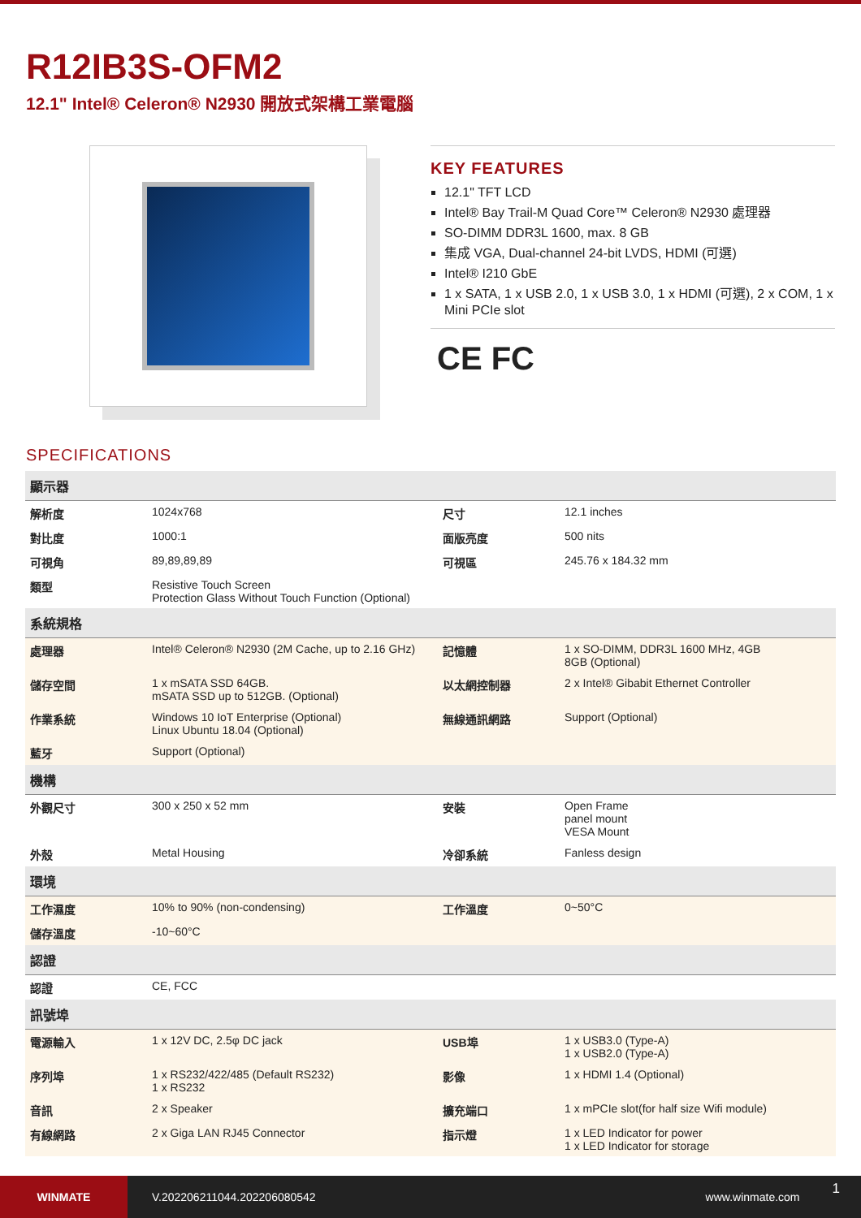R12IB3S-OFM2
12.1" Intel® Celeron® N2930 開放式架構工業電腦
KEY FEATURES
12.1" TFT LCD
Intel® Bay Trail-M Quad Core™ Celeron® N2930 處理器
SO-DIMM DDR3L 1600, max. 8 GB
集成 VGA, Dual-channel 24-bit LVDS, HDMI (可選)
Intel® I210 GbE
1 x SATA, 1 x USB 2.0, 1 x USB 3.0, 1 x HDMI (可選), 2 x COM, 1 x Mini PCIe slot
CE FC
SPECIFICATIONS
| 顯示器 | | | |
| --- | --- | --- | --- |
| 解析度 | 1024x768 | 尺寸 | 12.1 inches |
| 對比度 | 1000:1 | 面版亮度 | 500 nits |
| 可視角 | 89,89,89,89 | 可視區 | 245.76 x 184.32 mm |
| 類型 | Resistive Touch Screen Protection Glass Without Touch Function (Optional) | | |
| 系統規格 | | | |
| 處理器 | Intel® Celeron® N2930 (2M Cache, up to 2.16 GHz) | 記憶體 | 1 x SO-DIMM, DDR3L 1600 MHz, 4GB 8GB (Optional) |
| 儲存空間 | 1 x mSATA SSD 64GB. mSATA SSD up to 512GB. (Optional) | 以太網控制器 | 2 x Intel® Gibabit Ethernet Controller |
| 作業系統 | Windows 10 IoT Enterprise (Optional) Linux Ubuntu 18.04 (Optional) | 無線通訊網路 | Support (Optional) |
| 藍牙 | Support (Optional) | | |
| 機構 | | | |
| 外觀尺寸 | 300 x 250 x 52 mm | 安裝 | Open Frame panel mount VESA Mount |
| 外殼 | Metal Housing | 冷卻系統 | Fanless design |
| 環境 | | | |
| 工作濕度 | 10% to 90% (non-condensing) | 工作溫度 | 0~50°C |
| 儲存溫度 | -10~60°C | | |
| 認證 | | | |
| 認證 | CE, FCC | | |
| 訊號埠 | | | |
| 電源輸入 | 1 x 12V DC, 2.5φ DC jack | USB埠 | 1 x USB3.0 (Type-A) 1 x USB2.0 (Type-A) |
| 序列埠 | 1 x RS232/422/485 (Default RS232) 1 x RS232 | 影像 | 1 x HDMI 1.4 (Optional) |
| 音訊 | 2 x Speaker | 擴充端口 | 1 x mPCIe slot(for half size Wifi module) |
| 有線網路 | 2 x Giga LAN RJ45 Connector | 指示燈 | 1 x LED Indicator for power 1 x LED Indicator for storage |
WINMATE
V.202206211044.202206080542 www.winmate.com
1